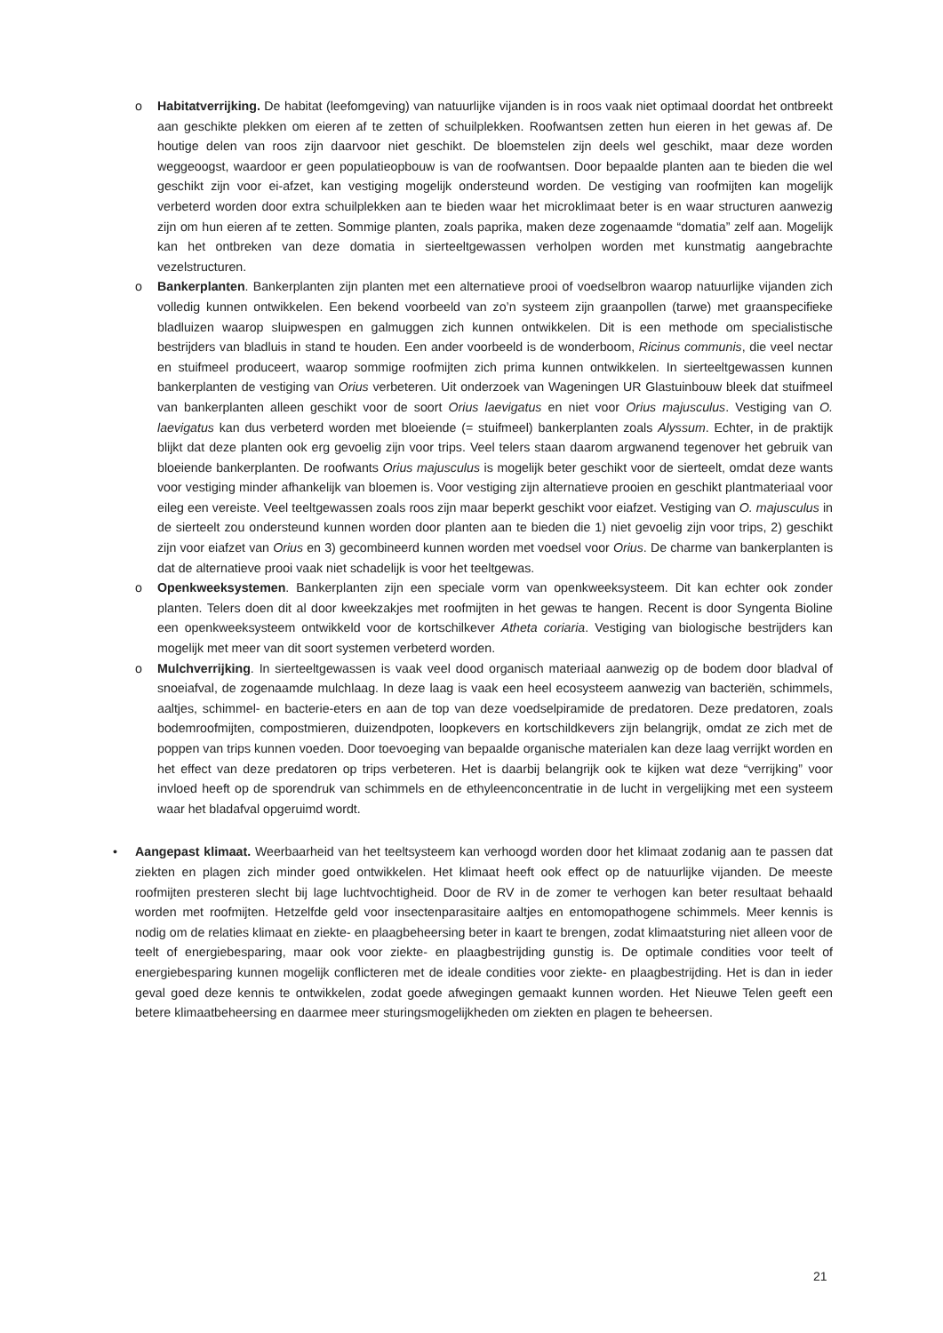o Habitatverrijking. De habitat (leefomgeving) van natuurlijke vijanden is in roos vaak niet optimaal doordat het ontbreekt aan geschikte plekken om eieren af te zetten of schuilplekken. Roofwantsen zetten hun eieren in het gewas af. De houtige delen van roos zijn daarvoor niet geschikt. De bloemstelen zijn deels wel geschikt, maar deze worden weggeoogst, waardoor er geen populatieopbouw is van de roofwantsen. Door bepaalde planten aan te bieden die wel geschikt zijn voor ei-afzet, kan vestiging mogelijk ondersteund worden. De vestiging van roofmijten kan mogelijk verbeterd worden door extra schuilplekken aan te bieden waar het microklimaat beter is en waar structuren aanwezig zijn om hun eieren af te zetten. Sommige planten, zoals paprika, maken deze zogenaamde “domatia” zelf aan. Mogelijk kan het ontbreken van deze domatia in sierteeltgewassen verholpen worden met kunstmatig aangebrachte vezelstructuren.
o Bankerplanten. Bankerplanten zijn planten met een alternatieve prooi of voedselbron waarop natuurlijke vijanden zich volledig kunnen ontwikkelen. Een bekend voorbeeld van zo’n systeem zijn graanpollen (tarwe) met graanspecifieke bladluizen waarop sluipwespen en galmuggen zich kunnen ontwikkelen. Dit is een methode om specialistische bestrijders van bladluis in stand te houden. Een ander voorbeeld is de wonderboom, Ricinus communis, die veel nectar en stuifmeel produceert, waarop sommige roofmijten zich prima kunnen ontwikkelen. In sierteeltgewassen kunnen bankerplanten de vestiging van Orius verbeteren. Uit onderzoek van Wageningen UR Glastuinbouw bleek dat stuifmeel van bankerplanten alleen geschikt voor de soort Orius laevigatus en niet voor Orius majusculus. Vestiging van O. laevigatus kan dus verbeterd worden met bloeiende (= stuifmeel) bankerplanten zoals Alyssum. Echter, in de praktijk blijkt dat deze planten ook erg gevoelig zijn voor trips. Veel telers staan daarom argwanend tegenover het gebruik van bloeiende bankerplanten. De roofwants Orius majusculus is mogelijk beter geschikt voor de sierteelt, omdat deze wants voor vestiging minder afhankelijk van bloemen is. Voor vestiging zijn alternatieve prooien en geschikt plantmateriaal voor eileg een vereiste. Veel teeltgewassen zoals roos zijn maar beperkt geschikt voor eiafzet. Vestiging van O. majusculus in de sierteelt zou ondersteund kunnen worden door planten aan te bieden die 1) niet gevoelig zijn voor trips, 2) geschikt zijn voor eiafzet van Orius en 3) gecombineerd kunnen worden met voedsel voor Orius. De charme van bankerplanten is dat de alternatieve prooi vaak niet schadelijk is voor het teeltgewas.
o Openkweeksystemen. Bankerplanten zijn een speciale vorm van openkweeksysteem. Dit kan echter ook zonder planten. Telers doen dit al door kweekzakjes met roofmijten in het gewas te hangen. Recent is door Syngenta Bioline een openkweeksysteem ontwikkeld voor de kortschilkever Atheta coriaria. Vestiging van biologische bestrijders kan mogelijk met meer van dit soort systemen verbeterd worden.
o Mulchverrijking. In sierteeltgewassen is vaak veel dood organisch materiaal aanwezig op de bodem door bladval of snoeiafval, de zogenaamde mulchlaag. In deze laag is vaak een heel ecosysteem aanwezig van bacteriën, schimmels, aaltjes, schimmel- en bacterie-eters en aan de top van deze voedselpiramide de predatoren. Deze predatoren, zoals bodemroofmijten, compostmieren, duizendpoten, loopkevers en kortschildkevers zijn belangrijk, omdat ze zich met de poppen van trips kunnen voeden. Door toevoeging van bepaalde organische materialen kan deze laag verrijkt worden en het effect van deze predatoren op trips verbeteren. Het is daarbij belangrijk ook te kijken wat deze “verrijking” voor invloed heeft op de sporendruk van schimmels en de ethyleenconcentratie in de lucht in vergelijking met een systeem waar het bladafval opgeruimd wordt.
• Aangepast klimaat. Weerbaarheid van het teeltsysteem kan verhoogd worden door het klimaat zodanig aan te passen dat ziekten en plagen zich minder goed ontwikkelen. Het klimaat heeft ook effect op de natuurlijke vijanden. De meeste roofmijten presteren slecht bij lage luchtvochtigheid. Door de RV in de zomer te verhogen kan beter resultaat behaald worden met roofmijten. Hetzelfde geld voor insectenparasitaire aaltjes en entomopathogene schimmels. Meer kennis is nodig om de relaties klimaat en ziekte- en plaagbeheersing beter in kaart te brengen, zodat klimaatsturing niet alleen voor de teelt of energiebesparing, maar ook voor ziekte- en plaagbestrijding gunstig is. De optimale condities voor teelt of energiebesparing kunnen mogelijk conflicteren met de ideale condities voor ziekte- en plaagbestrijding. Het is dan in ieder geval goed deze kennis te ontwikkelen, zodat goede afwegingen gemaakt kunnen worden. Het Nieuwe Telen geeft een betere klimaatbeheersing en daarmee meer sturingsmogelijkheden om ziekten en plagen te beheersen.
21